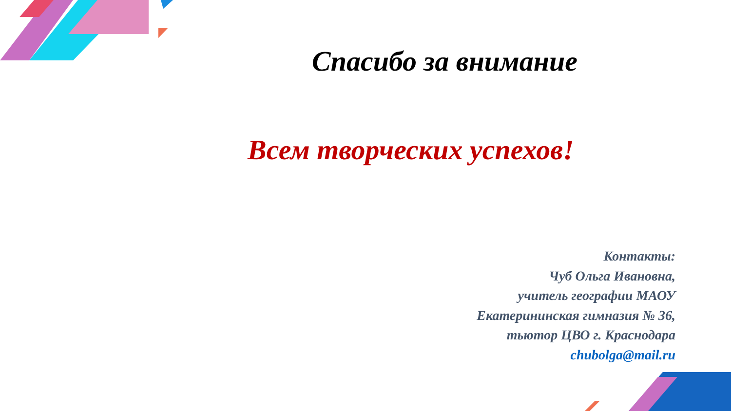Спасибо за внимание
Всем творческих успехов!
Контакты:
Чуб Ольга Ивановна,
учитель географии МАОУ
Екатерининская гимназия № 36,
тьютор ЦВО г. Краснодара
chubolga@mail.ru